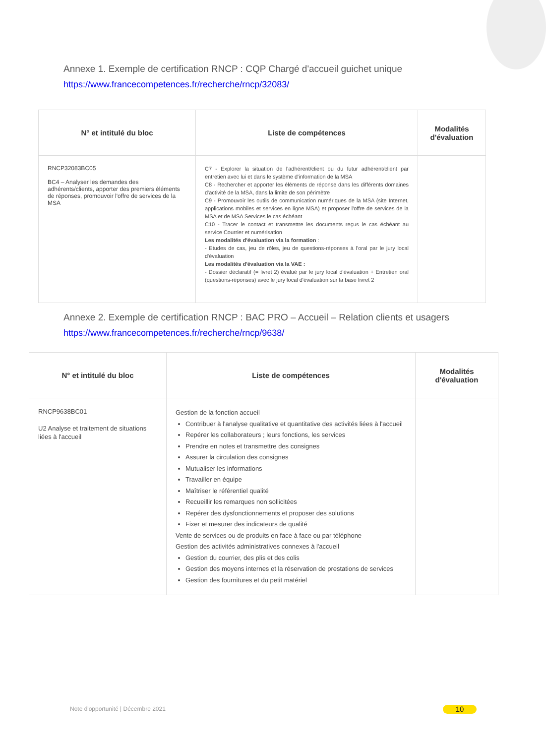Annexe 1. Exemple de certification RNCP : CQP Chargé d'accueil guichet unique
https://www.francecompetences.fr/recherche/rncp/32083/
| N° et intitulé du bloc | Liste de compétences | Modalités d'évaluation |
| --- | --- | --- |
| RNCP32083BC05 BC4 – Analyser les demandes des adhérents/clients, apporter des premiers éléments de réponses, promouvoir l'offre de services de la MSA | C7 - Explorer la situation de l'adhérent/client ou du futur adhérent/client par entretien avec lui et dans le système d'information de la MSA C8 - Rechercher et apporter les éléments de réponse dans les différents domaines d'activité de la MSA, dans la limite de son périmètre C9 - Promouvoir les outils de communication numériques de la MSA (site Internet, applications mobiles et services en ligne MSA) et proposer l'offre de services de la MSA et de MSA Services le cas échéant C10 - Tracer le contact et transmettre les documents reçus le cas échéant au service Courrier et numérisation Les modalités d'évaluation via la formation : - Etudes de cas, jeu de rôles, jeu de questions-réponses à l'oral par le jury local d'évaluation Les modalités d'évaluation via la VAE : - Dossier déclaratif (= livret 2) évalué par le jury local d'évaluation + Entretien oral (questions-réponses) avec le jury local d'évaluation sur la base livret 2 | |
Annexe 2. Exemple de certification RNCP : BAC PRO – Accueil – Relation clients et usagers
https://www.francecompetences.fr/recherche/rncp/9638/
| N° et intitulé du bloc | Liste de compétences | Modalités d'évaluation |
| --- | --- | --- |
| RNCP9638BC01 U2 Analyse et traitement de situations liées à l'accueil | Gestion de la fonction accueil Contribuer à l'analyse qualitative et quantitative des activités liées à l'accueil Repérer les collaborateurs ; leurs fonctions, les services Prendre en notes et transmettre des consignes Assurer la circulation des consignes Mutualiser les informations Travailler en équipe Maîtriser le référentiel qualité Recueillir les remarques non sollicitées Repérer des dysfonctionnements et proposer des solutions Fixer et mesurer des indicateurs de qualité Vente de services ou de produits en face à face ou par téléphone Gestion des activités administratives connexes à l'accueil Gestion du courrier, des plis et des colis Gestion des moyens internes et la réservation de prestations de services Gestion des fournitures et du petit matériel | |
Note d'opportunité | Décembre 2021
10